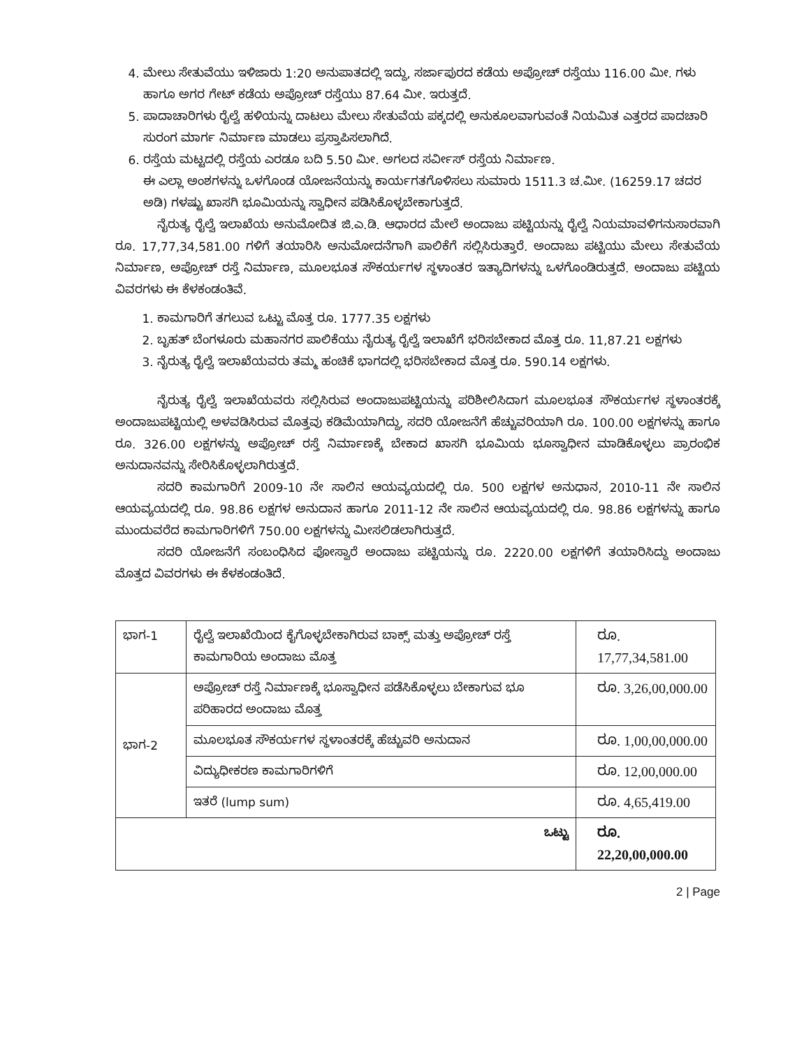4. ಮೇಲು ಸೇತುವೆಯು ಇಳಿಜಾರು 1:20 ಅನುಪಾತದಲ್ಲಿ ಇದ್ದು, ಸರ್ಜಾಪುರದ ಕಡೆಯ ಅಪ್ರೋಚ್ ರಸ್ತೆಯು 116.00 ಮೀ. ಗಳು ಹಾಗೂ ಅಗರ ಗೇಟ್ ಕಡೆಯ ಅಪ್ರೋಚ್ ರಸ್ತೆಯು 87.64 ಮೀ. ಇರುತ್ತದೆ.
5. ಪಾದಾಚಾರಿಗಳು ರೈಲ್ವೆ ಹಳಿಯನ್ನು ದಾಟಲು ಮೇಲು ಸೇತುವೆಯ ಪಕ್ಕದಲ್ಲಿ ಅನುಕೂಲವಾಗುವಂತೆ ನಿಯಮಿತ ಎತ್ತರದ ಪಾದಚಾರಿ ಸುರಂಗ ಮಾರ್ಗ ನಿರ್ಮಾಣ ಮಾಡಲು ಪ್ರಸ್ತಾಪಿಸಲಾಗಿದೆ.
6. ರಸ್ತೆಯ ಮಟ್ಟದಲ್ಲಿ ರಸ್ತೆಯ ಎರಡೂ ಬದಿ 5.50 ಮೀ. ಅಗಲದ ಸರ್ವೀಸ್ ರಸ್ತೆಯ ನಿರ್ಮಾಣ.
ಈ ಎಲ್ಲಾ ಅಂಶಗಳನ್ನು ಒಳಗೊಂಡ ಯೋಜನೆಯನ್ನು ಕಾರ್ಯಗತಗೊಳಿಸಲು ಸುಮಾರು 1511.3 ಚ.ಮೀ. (16259.17 ಚದರ ಅಡಿ) ಗಳಷ್ಟು ಖಾಸಗಿ ಭೂಮಿಯನ್ನು ಸ್ವಾಧೀನ ಪಡಿಸಿಕೊಳ್ಳಬೇಕಾಗುತ್ತದೆ.
ನೈರುತ್ಯ ರೈಲ್ವೆ ಇಲಾಖೆಯ ಅನುಮೋದಿತ ಜಿ.ಎ.ಡಿ. ಆಧಾರದ ಮೇಲೆ ಅಂದಾಜು ಪಟ್ಟಿಯನ್ನು ರೈಲ್ವೆ ನಿಯಮಾವಳಿಗನುಸಾರವಾಗಿ ರೂ. 17,77,34,581.00 ಗಳಿಗೆ ತಯಾರಿಸಿ ಅನುಮೋದನೆಗಾಗಿ ಪಾಲಿಕೆಗೆ ಸಲ್ಲಿಸಿರುತ್ತಾರೆ. ಅಂದಾಜು ಪಟ್ಟಿಯು ಮೇಲು ಸೇತುವೆಯ ನಿರ್ಮಾಣ, ಅಪ್ರೋಚ್ ರಸ್ತೆ ನಿರ್ಮಾಣ, ಮೂಲಭೂತ ಸೌಕರ್ಯಗಳ ಸ್ಥಳಾಂತರ ಇತ್ಯಾದಿಗಳನ್ನು ಒಳಗೊಂಡಿರುತ್ತದೆ. ಅಂದಾಜು ಪಟ್ಟಿಯ ವಿವರಗಳು ಈ ಕೆಳಕಂಡಂತಿವೆ.
1. ಕಾಮಗಾರಿಗೆ ತಗಲುವ ಒಟ್ಟು ಮೊತ್ತ ರೂ. 1777.35 ಲಕ್ಷಗಳು
2. ಬೃಹತ್ ಬೆಂಗಳೂರು ಮಹಾನಗರ ಪಾಲಿಕೆಯು ನೈರುತ್ಯ ರೈಲ್ವೆ ಇಲಾಖೆಗೆ ಭರಿಸಬೇಕಾದ ಮೊತ್ತ ರೂ. 11,87.21 ಲಕ್ಷಗಳು
3. ನೈರುತ್ಯ ರೈಲ್ವೆ ಇಲಾಖೆಯವರು ತಮ್ಮ ಹಂಚಿಕೆ ಭಾಗದಲ್ಲಿ ಭರಿಸಬೇಕಾದ ಮೊತ್ತ ರೂ. 590.14 ಲಕ್ಷಗಳು.
ನೈರುತ್ಯ ರೈಲ್ವೆ ಇಲಾಖೆಯವರು ಸಲ್ಲಿಸಿರುವ ಅಂದಾಜುಪಟ್ಟಿಯನ್ನು ಪರಿಶೀಲಿಸಿದಾಗ ಮೂಲಭೂತ ಸೌಕರ್ಯಗಳ ಸ್ಥಳಾಂತರಕ್ಕೆ ಅಂದಾಜುಪಟ್ಟಿಯಲ್ಲಿ ಅಳವಡಿಸಿರುವ ಮೊತ್ತವು ಕಡಿಮೆಯಾಗಿದ್ದು, ಸದರಿ ಯೋಜನೆಗೆ ಹೆಚ್ಚುವರಿಯಾಗಿ ರೂ. 100.00 ಲಕ್ಷಗಳನ್ನು ಹಾಗೂ ರೂ. 326.00 ಲಕ್ಷಗಳನ್ನು ಅಪ್ರೋಚ್ ರಸ್ತೆ ನಿರ್ಮಾಣಕ್ಕೆ ಬೇಕಾದ ಖಾಸಗಿ ಭೂಮಿಯ ಭೂಸ್ವಾಧೀನ ಮಾಡಿಕೊಳ್ಳಲು ಪ್ರಾರಂಭಿಕ ಅನುದಾನವನ್ನು ಸೇರಿಸಿಕೊಳ್ಳಲಾಗಿರುತ್ತದೆ.
ಸದರಿ ಕಾಮಗಾರಿಗೆ 2009-10 ನೇ ಸಾಲಿನ ಆಯವ್ಯಯದಲ್ಲಿ ರೂ. 500 ಲಕ್ಷಗಳ ಅನುಧಾನ, 2010-11 ನೇ ಸಾಲಿನ ಆಯವ್ಯಯದಲ್ಲಿ ರೂ. 98.86 ಲಕ್ಷಗಳ ಅನುದಾನ ಹಾಗೂ 2011-12 ನೇ ಸಾಲಿನ ಆಯವ್ಯಯದಲ್ಲಿ ರೂ. 98.86 ಲಕ್ಷಗಳನ್ನು ಹಾಗೂ ಮುಂದುವರೆದ ಕಾಮಗಾರಿಗಳಿಗೆ 750.00 ಲಕ್ಷಗಳನ್ನು ಮೀಸಲಿಡಲಾಗಿರುತ್ತದೆ.
ಸದರಿ ಯೋಜನೆಗೆ ಸಂಬಂಧಿಸಿದ ಫೋಸ್ವಾರೆ ಅಂದಾಜು ಪಟ್ಟಿಯನ್ನು ರೂ. 2220.00 ಲಕ್ಷಗಳಿಗೆ ತಯಾರಿಸಿದ್ದು ಅಂದಾಜು ಮೊತ್ತದ ವಿವರಗಳು ಈ ಕೆಳಕಂಡಂತಿದೆ.
| ಭಾಗ-1 | ರೈಲ್ವೆ ಇಲಾಖೆಯಿಂದ ಕೈಗೊಳ್ಳಬೇಕಾಗಿರುವ ಬಾಕ್ಸ್ ಮತ್ತು ಅಪ್ರೋಚ್ ರಸ್ತೆ ಕಾಮಗಾರಿಯ ಅಂದಾಜು ಮೊತ್ತ | ರೂ. 17,77,34,581.00 |
| ಭಾಗ-2 | ಅಪ್ರೋಚ್ ರಸ್ತೆ ನಿರ್ಮಾಣಕ್ಕೆ ಭೂಸ್ವಾಧೀನ ಪಡೆಸಿಕೊಳ್ಳಲು ಬೇಕಾಗುವ ಭೂ ಪರಿಹಾರದ ಅಂದಾಜು ಮೊತ್ತ | ರೂ. 3,26,00,000.00 |
| | ಮೂಲಭೂತ ಸೌಕರ್ಯಗಳ ಸ್ಥಳಾಂತರಕ್ಕೆ ಹೆಚ್ಚುವರಿ ಅನುದಾನ | ರೂ. 1,00,00,000.00 |
| | ವಿದ್ಯುಧೀಕರಣ ಕಾಮಗಾರಿಗಳಿಗೆ | ರೂ. 12,00,000.00 |
| | ಇತರೆ (lump sum) | ರೂ. 4,65,419.00 |
| ಒಟ್ಟು | | ರೂ. 22,20,00,000.00 |
2 | Page